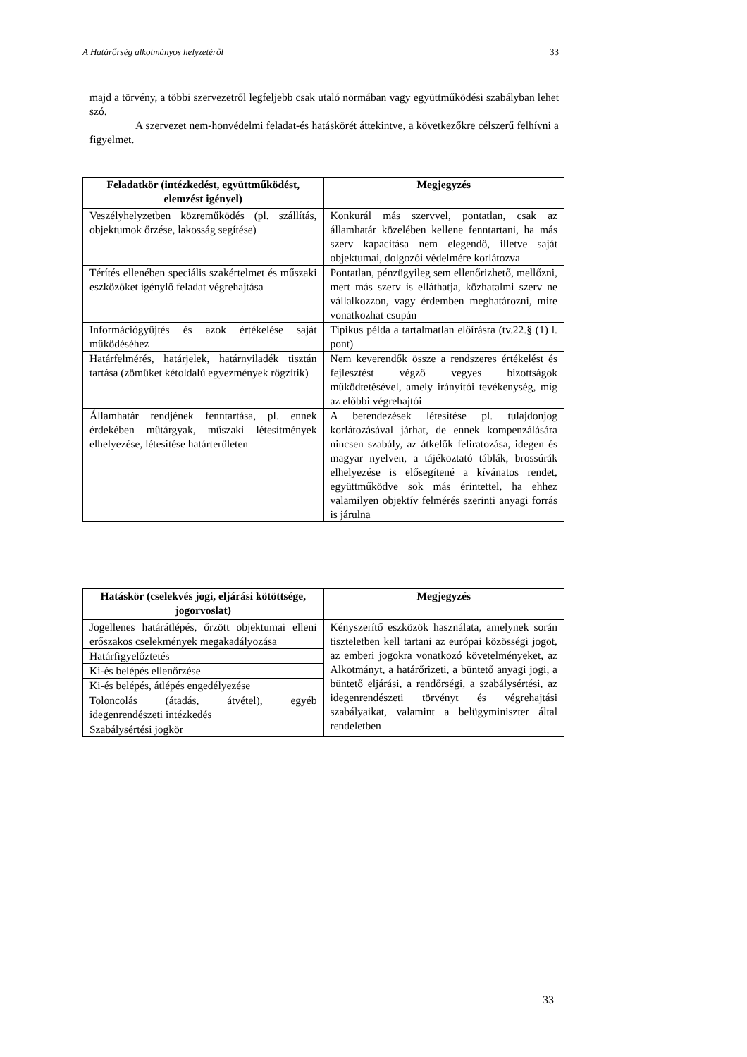A Határőrség alkotmányos helyzetéről 33
majd a törvény, a többi szervezetről legfeljebb csak utaló normában vagy együttműködési szabályban lehet szó.
A szervezet nem-honvédelmi feladat-és hatáskörét áttekintve, a következőkre célszerű felhívni a figyelmet.
| Feladatkör (intézkedést, együttműködést, elemzést igényel) | Megjegyzés |
| --- | --- |
| Veszélyhelyzetben közreműködés (pl. szállítás, objektumok őrzése, lakosság segítése) | Konkurál más szervvel, pontatlan, csak az államhatár közelében kellene fenntartani, ha más szerv kapacitása nem elegendő, illetve saját objektumai, dolgozói védelmére korlátozva |
| Térítés ellenében speciális szakértelmet és műszaki eszközöket igénylő feladat végrehajtása | Pontatlan, pénzügyileg sem ellenőrizhető, mellőzni, mert más szerv is elláthatja, közhatalmi szerv ne vállalkozzon, vagy érdemben meghatározni, mire vonatkozhat csupán |
| Információgyűjtés és azok értékelése saját működéséhez | Tipikus példa a tartalmatlan előírásra (tv.22.§ (1) l. pont) |
| Határfelmérés, határjelek, határnyiladék tisztán tartása (zömüket kétoldalú egyezmények rögzítik) | Nem keverendők össze a rendszeres értékelést és fejlesztést végző vegyes bizottságok működtetésével, amely irányítói tevékenység, míg az előbbi végrehajtói |
| Államhatár rendjének fenntartása, pl. ennek érdekében műtárgyak, műszaki létesítmények elhelyezése, létesítése határterületen | A berendezések létesítése pl. tulajdonjog korlátozásával járhat, de ennek kompenzálására nincsen szabály, az átkelők feliratozása, idegen és magyar nyelven, a tájékoztató táblák, brossúrák elhelyezése is elősegítené a kívánatos rendet, együttműködve sok más érintettel, ha ehhez valamilyen objektív felmérés szerinti anyagi forrás is járulna |
| Hatáskör (cselekvés jogi, eljárási kötöttsége, jogorvoslat) | Megjegyzés |
| --- | --- |
| Jogellenes határátlépés, őrzött objektumai elleni erőszakos cselekmények megakadályozása | Kényszerítő eszközök használata, amelynek során tiszteletben kell tartani az európai közösségi jogot, az emberi jogokra vonatkozó követelményeket, az Alkotmányt, a határőrizeti, a büntető anyagi jogi, a büntető eljárási, a rendőrségi, a szabálysértési, az idegenrendészeti törvényt és végrehajtási szabályaikat, valamint a belügyminiszter által rendeletben |
| Határfigyelőztetés | |
| Ki-és belépés ellenőrzése | |
| Ki-és belépés, átlépés engedélyezése | |
| Toloncolás (átadás, átvétel), egyéb idegenrendészeti intézkedés | |
| Szabálysértési jogkör | |
33